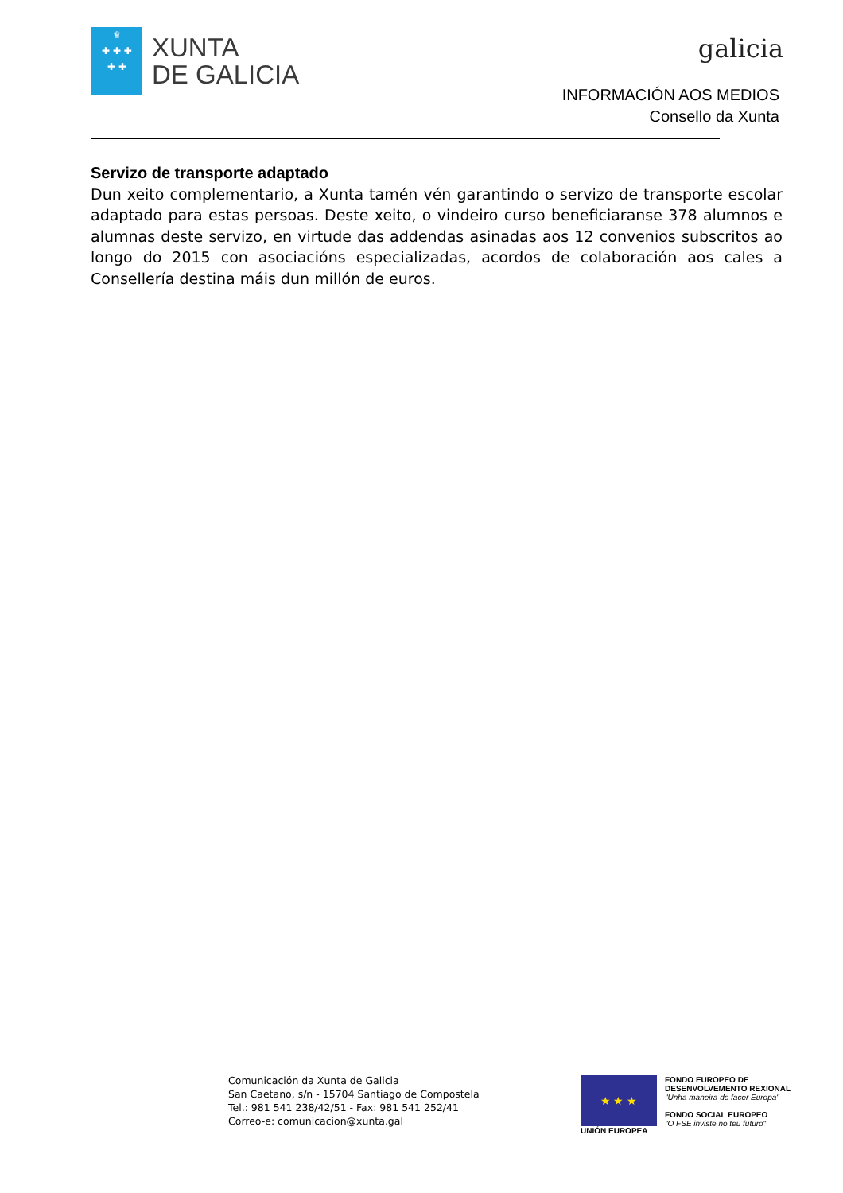♛
✚ ✚ ✚
✚ ✚
XUNTA
DE GALICIA
galicia
INFORMACIÓN AOS MEDIOS
Consello da Xunta
Servizo de transporte adaptado
Dun xeito complementario, a Xunta tamén vén garantindo o servizo de transporte escolar adaptado para estas persoas. Deste xeito, o vindeiro curso beneficiaranse 378 alumnos e alumnas deste servizo, en virtude das addendas asinadas aos 12 convenios subscritos ao longo do 2015 con asociacións especializadas, acordos de colaboración aos cales a Consellería destina máis dun millón de euros.
Comunicación da Xunta de Galicia
San Caetano, s/n - 15704 Santiago de Compostela
Tel.: 981 541 238/42/51 - Fax: 981 541 252/41
Correo-e: comunicacion@xunta.gal
★ ★ ★
UNIÓN EUROPEA
FONDO EUROPEO DE
DESENVOLVEMENTO REXIONAL
"Unha maneira de facer Europa"
FONDO SOCIAL EUROPEO
"O FSE inviste no teu futuro"